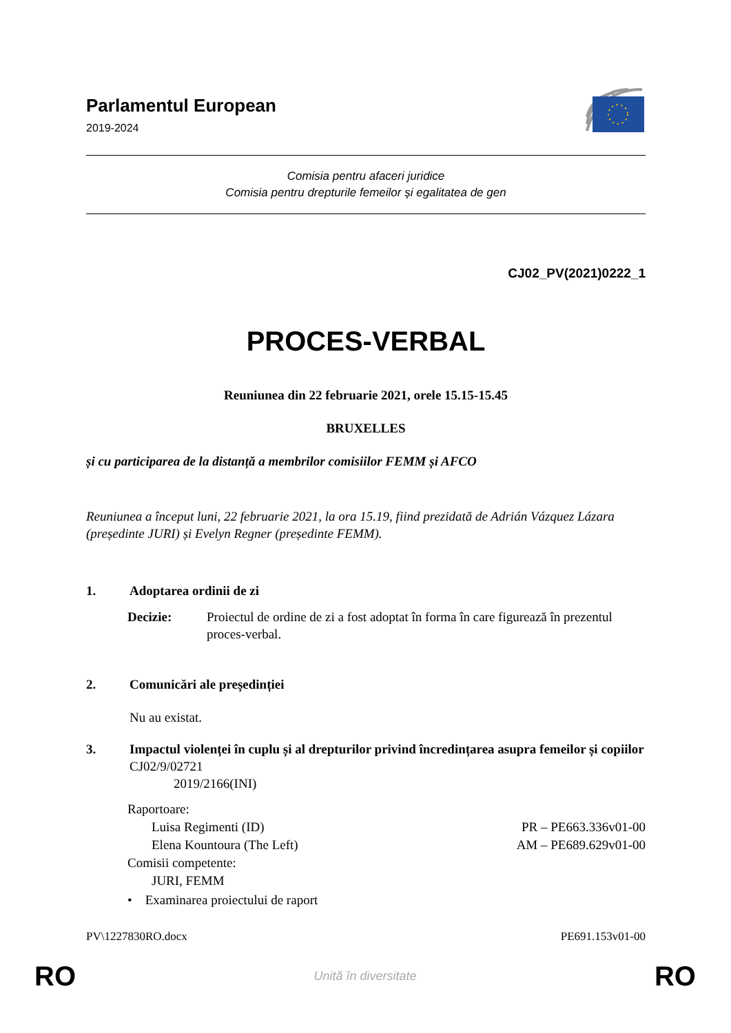Parlamentul European
2019-2024
Comisia pentru afaceri juridice
Comisia pentru drepturile femeilor și egalitatea de gen
CJ02_PV(2021)0222_1
PROCES-VERBAL
Reuniunea din 22 februarie 2021, orele 15.15-15.45
BRUXELLES
și cu participarea de la distanță a membrilor comisiilor FEMM și AFCO
Reuniunea a început luni, 22 februarie 2021, la ora 15.19, fiind prezidată de Adrián Vázquez Lázara (președinte JURI) și Evelyn Regner (președinte FEMM).
1. Adoptarea ordinii de zi
Decizie: Proiectul de ordine de zi a fost adoptat în forma în care figurează în prezentul proces-verbal.
2. Comunicări ale președinției
Nu au existat.
3. Impactul violenței în cuplu și al drepturilor privind încredințarea asupra femeilor și copiilor
CJ02/9/02721
2019/2166(INI)
Raportoare:
Luisa Regimenti (ID) PR – PE663.336v01-00
Elena Kountoura (The Left) AM – PE689.629v01-00
Comisii competente:
JURI, FEMM
• Examinarea proiectului de raport
PV\1227830RO.docx PE691.153v01-00
RO Unită în diversitate RO